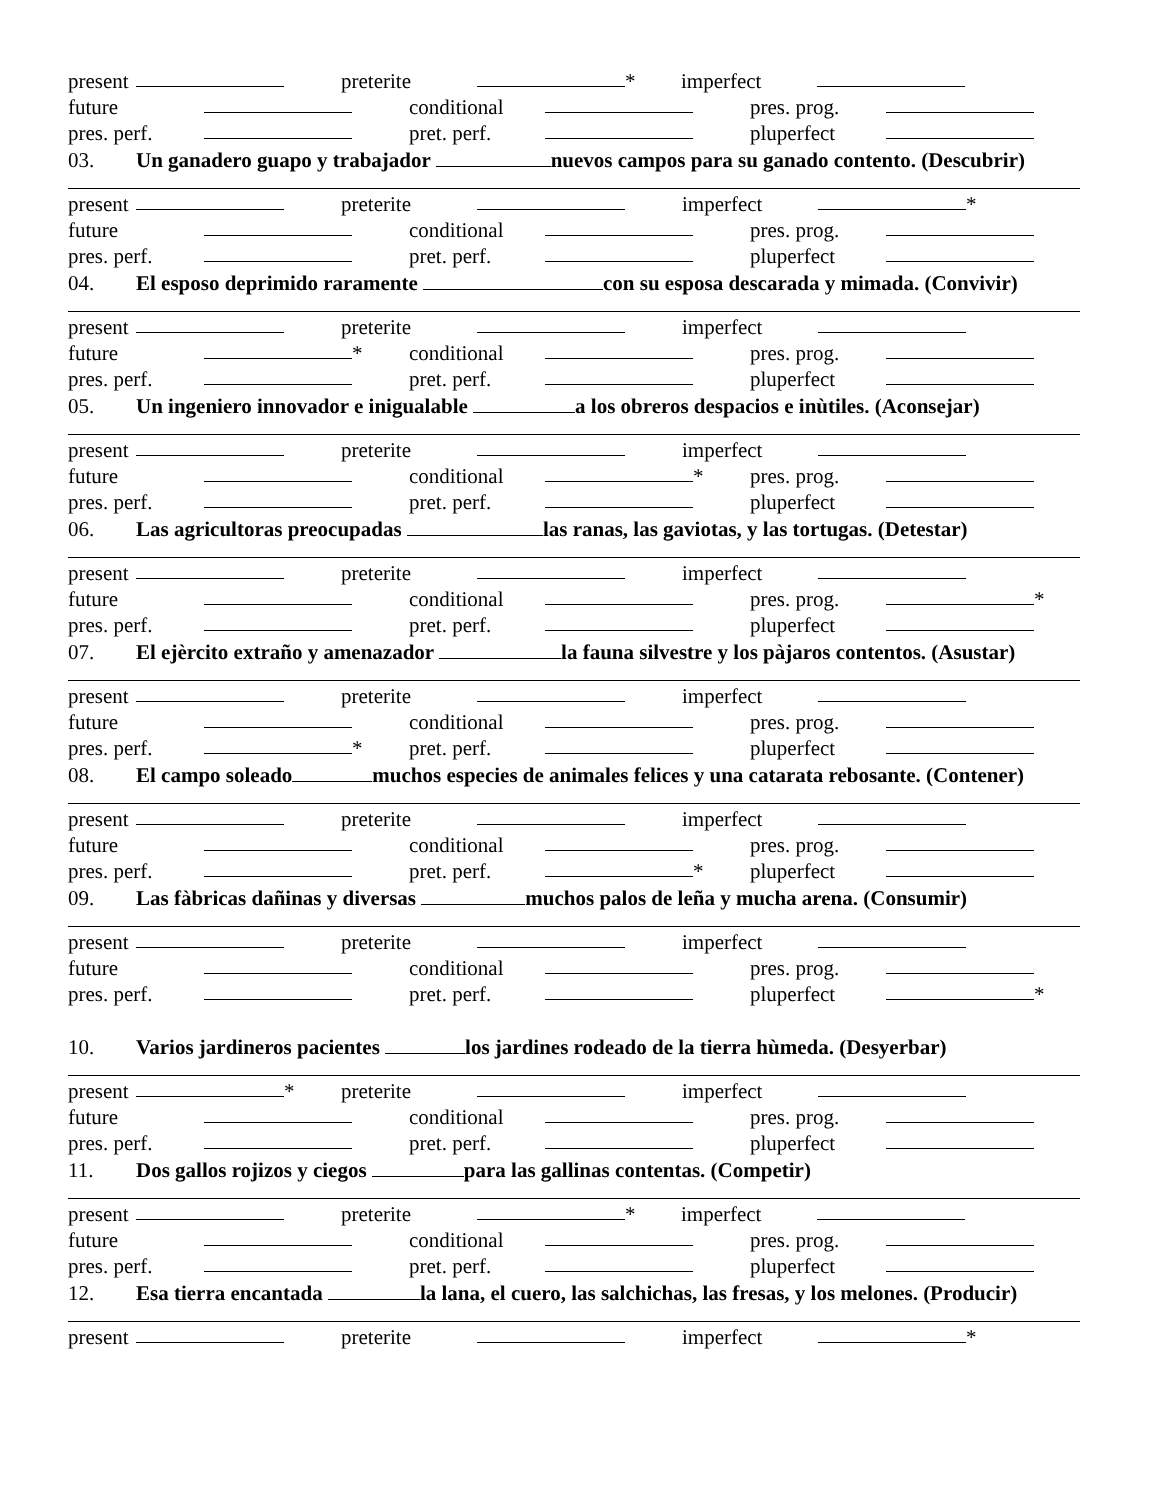present preterite * imperfect
future conditional pres. prog.
pres. perf. pret. perf. pluperfect
03. Un ganadero guapo y trabajador nuevos campos para su ganado contento. (Descubrir)
present preterite imperfect *
future conditional pres. prog.
pres. perf. pret. perf. pluperfect
04. El esposo deprimido raramente con su esposa descarada y mimada. (Convivir)
present preterite imperfect
future * conditional pres. prog.
pres. perf. pret. perf. pluperfect
05. Un ingeniero innovador e inigualable a los obreros despacios e inùtiles. (Aconsejar)
present preterite imperfect
future conditional * pres. prog.
pres. perf. pret. perf. pluperfect
06. Las agricultoras preocupadas las ranas, las gaviotas, y las tortugas. (Detestar)
present preterite imperfect
future conditional pres. prog. *
pres. perf. pret. perf. pluperfect
07. El ejèrcito extraño y amenazador la fauna silvestre y los pàjaros contentos. (Asustar)
present preterite imperfect
future conditional pres. prog.
pres. perf. * pret. perf. pluperfect
08. El campo soleado muchos especies de animales felices y una catarata rebosante. (Contener)
present preterite imperfect
future conditional pres. prog.
pres. perf. pret. perf. * pluperfect
09. Las fàbricas dañinas y diversas muchos palos de leña y mucha arena. (Consumir)
present preterite imperfect
future conditional pres. prog.
pres. perf. pret. perf. pluperfect *
10. Varios jardineros pacientes los jardines rodeado de la tierra hùmeda. (Desyerbar)
present * preterite imperfect
future conditional pres. prog.
pres. perf. pret. perf. pluperfect
11. Dos gallos rojizos y ciegos para las gallinas contentas. (Competir)
present preterite * imperfect
future conditional pres. prog.
pres. perf. pret. perf. pluperfect
12. Esa tierra encantada la lana, el cuero, las salchichas, las fresas, y los melones. (Producir)
present preterite imperfect *